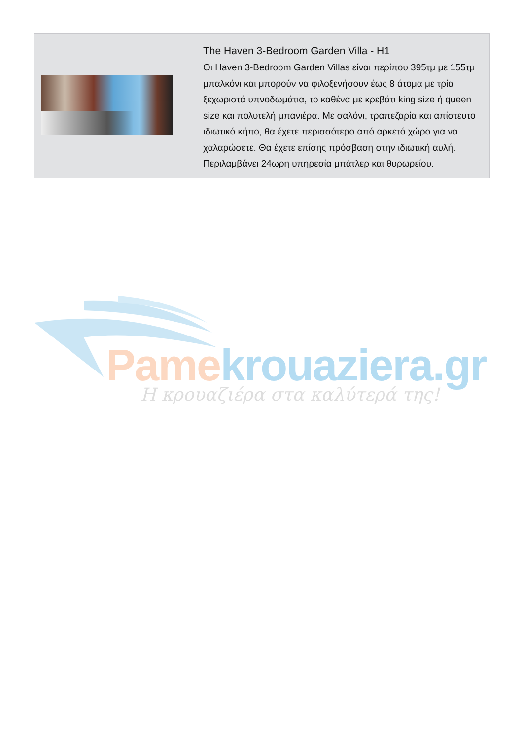| | The Haven 3-Bedroom Garden Villa - H1 Οι Haven 3-Bedroom Garden Villas είναι περίπου 395τμ με 155τμ μπαλκόνι και μπορούν να φιλοξενήσουν έως 8 άτομα με τρία ξεχωριστά υπνοδωμάτια, το καθένα με κρεβάτι king size ή queen size και πολυτελή μπανιέρα. Με σαλόνι, τραπεζαρία και απίστευτο ιδιωτικό κήπο, θα έχετε περισσότερο από αρκετό χώρο για να χαλαρώσετε. Θα έχετε επίσης πρόσβαση στην ιδιωτική αυλή. Περιλαμβάνει 24ωρη υπηρεσία μπάτλερ και θυρωρείου. |
Pame krouaziera.gr
Η κρουαζιέρα στα καλύτερά της!